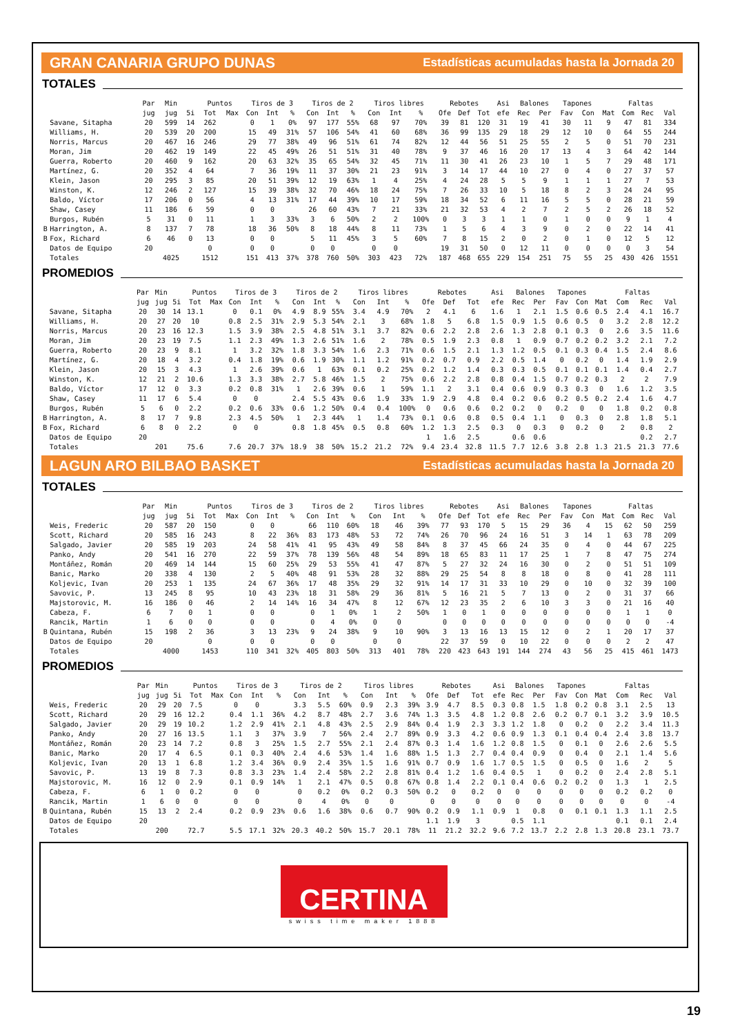GRAN CANARIA GRUPO DUNAS Estadísticas acumuladas hasta la Jornada 20
TOTALES
| | | Par | Min | | Puntos | | Tiros de 3 | | | Tiros de 2 | | | Tiros libres | | | Rebotes | | | Asi | Balones | | Tapones | | Faltas | | | |
| --- | --- | --- | --- | --- | --- | --- | --- | --- | --- | --- | --- | --- | --- | --- | --- | --- | --- | --- | --- | --- | --- | --- | --- | --- | --- | --- | --- |
| | | jug | jug | 5i | Tot | Max | Con | Int | % | Con | Int | % | Con | Int | % | Ofe | Def | Tot | efe | Rec | Per | Fav | Con | Mat | Com | Rec | Val |
| | Savane, Sitapha | 20 | 599 | 14 | 262 | | 0 | 1 | 0% | 97 | 177 | 55% | 68 | 97 | 70% | 39 | 81 | 120 | 31 | 19 | 41 | 30 | 11 | 9 | 47 | 81 | 334 |
| | Williams, H. | 20 | 539 | 20 | 200 | | 15 | 49 | 31% | 57 | 106 | 54% | 41 | 60 | 68% | 36 | 99 | 135 | 29 | 18 | 29 | 12 | 10 | 0 | 64 | 55 | 244 |
| | Norris, Marcus | 20 | 467 | 16 | 246 | | 29 | 77 | 38% | 49 | 96 | 51% | 61 | 74 | 82% | 12 | 44 | 56 | 51 | 25 | 55 | 2 | 5 | 0 | 51 | 70 | 231 |
| | Moran, Jim | 20 | 462 | 19 | 149 | | 22 | 45 | 49% | 26 | 51 | 51% | 31 | 40 | 78% | 9 | 37 | 46 | 16 | 20 | 17 | 13 | 4 | 3 | 64 | 42 | 144 |
| | Guerra, Roberto | 20 | 460 | 9 | 162 | | 20 | 63 | 32% | 35 | 65 | 54% | 32 | 45 | 71% | 11 | 30 | 41 | 26 | 23 | 10 | 1 | 5 | 7 | 29 | 48 | 171 |
| | Martínez, G. | 20 | 352 | 4 | 64 | | 7 | 36 | 19% | 11 | 37 | 30% | 21 | 23 | 91% | 3 | 14 | 17 | 44 | 10 | 27 | 0 | 4 | 0 | 27 | 37 | 57 |
| | Klein, Jason | 20 | 295 | 3 | 85 | | 20 | 51 | 39% | 12 | 19 | 63% | 1 | 4 | 25% | 4 | 24 | 28 | 5 | 5 | 9 | 1 | 1 | 1 | 27 | 7 | 53 |
| | Winston, K. | 12 | 246 | 2 | 127 | | 15 | 39 | 38% | 32 | 70 | 46% | 18 | 24 | 75% | 7 | 26 | 33 | 10 | 5 | 18 | 8 | 2 | 3 | 24 | 24 | 95 |
| | Baldo, Víctor | 17 | 206 | 0 | 56 | | 4 | 13 | 31% | 17 | 44 | 39% | 10 | 17 | 59% | 18 | 34 | 52 | 6 | 11 | 16 | 5 | 5 | 0 | 28 | 21 | 59 |
| | Shaw, Casey | 11 | 186 | 6 | 59 | | 0 | 0 | | 26 | 60 | 43% | 7 | 21 | 33% | 21 | 32 | 53 | 4 | 2 | 7 | 2 | 5 | 2 | 26 | 18 | 52 |
| | Burgos, Rubén | 5 | 31 | 0 | 11 | | 1 | 3 | 33% | 3 | 6 | 50% | 2 | 2 | 100% | 0 | 3 | 3 | 1 | 1 | 0 | 1 | 0 | 0 | 9 | 1 | 4 |
| B | Harrington, A. | 8 | 137 | 7 | 78 | | 18 | 36 | 50% | 8 | 18 | 44% | 8 | 11 | 73% | 1 | 5 | 6 | 4 | 3 | 9 | 0 | 2 | 0 | 22 | 14 | 41 |
| B | Fox, Richard | 6 | 46 | 0 | 13 | | 0 | 0 | | 5 | 11 | 45% | 3 | 5 | 60% | 7 | 8 | 15 | 2 | 0 | 2 | 0 | 1 | 0 | 12 | 5 | 12 |
| | Datos de Equipo | 20 | | | 0 | | 0 | 0 | | 0 | 0 | | 0 | 0 | | 19 | 31 | 50 | 0 | 12 | 11 | 0 | 0 | 0 | 0 | 3 | 54 |
| | Totales | | 4025 | | 1512 | | 151 | 413 | 37% | 378 | 760 | 50% | 303 | 423 | 72% | 187 | 468 | 655 | 229 | 154 | 251 | 75 | 55 | 25 | 430 | 426 | 1551 |
PROMEDIOS
| | | Par | Min | | Puntos | | Tiros de 3 | | | Tiros de 2 | | | Tiros libres | | | Rebotes | | | Asi | Balones | | Tapones | | Faltas | | | |
| --- | --- | --- | --- | --- | --- | --- | --- | --- | --- | --- | --- | --- | --- | --- | --- | --- | --- | --- | --- | --- | --- | --- | --- | --- | --- | --- | --- |
| | | jug | jug | 5i | Tot | Max | Con | Int | % | Con | Int | % | Con | Int | % | Ofe | Def | Tot | efe | Rec | Per | Fav | Con | Mat | Com | Rec | Val |
| | Savane, Sitapha | 20 | 30 | 14 | 13.1 | | 0 | 0.1 | 0% | 4.9 | 8.9 | 55% | 3.4 | 4.9 | 70% | 2 | 4.1 | 6 | 1.6 | 1 | 2.1 | 1.5 | 0.6 | 0.5 | 2.4 | 4.1 | 16.7 |
| | Williams, H. | 20 | 27 | 20 | 10 | | 0.8 | 2.5 | 31% | 2.9 | 5.3 | 54% | 2.1 | 3 | 68% | 1.8 | 5 | 6.8 | 1.5 | 0.9 | 1.5 | 0.6 | 0.5 | 0 | 3.2 | 2.8 | 12.2 |
| | Norris, Marcus | 20 | 23 | 16 | 12.3 | | 1.5 | 3.9 | 38% | 2.5 | 4.8 | 51% | 3.1 | 3.7 | 82% | 0.6 | 2.2 | 2.8 | 2.6 | 1.3 | 2.8 | 0.1 | 0.3 | 0 | 2.6 | 3.5 | 11.6 |
| | Moran, Jim | 20 | 23 | 19 | 7.5 | | 1.1 | 2.3 | 49% | 1.3 | 2.6 | 51% | 1.6 | 2 | 78% | 0.5 | 1.9 | 2.3 | 0.8 | 1 | 0.9 | 0.7 | 0.2 | 0.2 | 3.2 | 2.1 | 7.2 |
| | Guerra, Roberto | 20 | 23 | 9 | 8.1 | | 1 | 3.2 | 32% | 1.8 | 3.3 | 54% | 1.6 | 2.3 | 71% | 0.6 | 1.5 | 2.1 | 1.3 | 1.2 | 0.5 | 0.1 | 0.3 | 0.4 | 1.5 | 2.4 | 8.6 |
| | Martínez, G. | 20 | 18 | 4 | 3.2 | | 0.4 | 1.8 | 19% | 0.6 | 1.9 | 30% | 1.1 | 1.2 | 91% | 0.2 | 0.7 | 0.9 | 2.2 | 0.5 | 1.4 | 0 | 0.2 | 0 | 1.4 | 1.9 | 2.9 |
| | Klein, Jason | 20 | 15 | 3 | 4.3 | | 1 | 2.6 | 39% | 0.6 | 1 | 63% | 0.1 | 0.2 | 25% | 0.2 | 1.2 | 1.4 | 0.3 | 0.3 | 0.5 | 0.1 | 0.1 | 0.1 | 1.4 | 0.4 | 2.7 |
| | Winston, K. | 12 | 21 | 2 | 10.6 | | 1.3 | 3.3 | 38% | 2.7 | 5.8 | 46% | 1.5 | 2 | 75% | 0.6 | 2.2 | 2.8 | 0.8 | 0.4 | 1.5 | 0.7 | 0.2 | 0.3 | 2 | 2 | 7.9 |
| | Baldo, Víctor | 17 | 12 | 0 | 3.3 | | 0.2 | 0.8 | 31% | 1 | 2.6 | 39% | 0.6 | 1 | 59% | 1.1 | 2 | 3.1 | 0.4 | 0.6 | 0.9 | 0.3 | 0.3 | 0 | 1.6 | 1.2 | 3.5 |
| | Shaw, Casey | 11 | 17 | 6 | 5.4 | | 0 | 0 | | 2.4 | 5.5 | 43% | 0.6 | 1.9 | 33% | 1.9 | 2.9 | 4.8 | 0.4 | 0.2 | 0.6 | 0.2 | 0.5 | 0.2 | 2.4 | 1.6 | 4.7 |
| | Burgos, Rubén | 5 | 6 | 0 | 2.2 | | 0.2 | 0.6 | 33% | 0.6 | 1.2 | 50% | 0.4 | 0.4 | 100% | 0 | 0.6 | 0.6 | 0.2 | 0.2 | 0 | 0.2 | 0 | 0 | 1.8 | 0.2 | 0.8 |
| B | Harrington, A. | 8 | 17 | 7 | 9.8 | | 2.3 | 4.5 | 50% | 1 | 2.3 | 44% | 1 | 1.4 | 73% | 0.1 | 0.6 | 0.8 | 0.5 | 0.4 | 1.1 | 0 | 0.3 | 0 | 2.8 | 1.8 | 5.1 |
| B | Fox, Richard | 6 | 8 | 0 | 2.2 | | 0 | 0 | | 0.8 | 1.8 | 45% | 0.5 | 0.8 | 60% | 1.2 | 1.3 | 2.5 | 0.3 | 0 | 0.3 | 0 | 0.2 | 0 | 2 | 0.8 | 2 |
| | Datos de Equipo | 20 | | | | | | | | | | | | | | 1 | 1.6 | 2.5 | | 0.6 | 0.6 | | | | | 0.2 | 2.7 |
| | Totales | | 201 | | 75.6 | | 7.6 | 20.7 | 37% | 18.9 | 38 | 50% | 15.2 | 21.2 | 72% | 9.4 | 23.4 | 32.8 | 11.5 | 7.7 | 12.6 | 3.8 | 2.8 | 1.3 | 21.5 | 21.3 | 77.6 |
LAGUN ARO BILBAO BASKET Estadísticas acumuladas hasta la Jornada 20
TOTALES
| | | Par | Min | | Puntos | | Tiros de 3 | | | Tiros de 2 | | | Tiros libres | | | Rebotes | | | Asi | Balones | | Tapones | | Faltas | | | |
| --- | --- | --- | --- | --- | --- | --- | --- | --- | --- | --- | --- | --- | --- | --- | --- | --- | --- | --- | --- | --- | --- | --- | --- | --- | --- | --- | --- |
| | | jug | jug | 5i | Tot | Max | Con | Int | % | Con | Int | % | Con | Int | % | Ofe | Def | Tot | efe | Rec | Per | Fav | Con | Mat | Com | Rec | Val |
| | Weis, Frederic | 20 | 587 | 20 | 150 | | 0 | 0 | | 66 | 110 | 60% | 18 | 46 | 39% | 77 | 93 | 170 | 5 | 15 | 29 | 36 | 4 | 15 | 62 | 50 | 259 |
| | Scott, Richard | 20 | 585 | 16 | 243 | | 8 | 22 | 36% | 83 | 173 | 48% | 53 | 72 | 74% | 26 | 70 | 96 | 24 | 16 | 51 | 3 | 14 | 1 | 63 | 78 | 209 |
| | Salgado, Javier | 20 | 585 | 19 | 203 | | 24 | 58 | 41% | 41 | 95 | 43% | 49 | 58 | 84% | 8 | 37 | 45 | 66 | 24 | 35 | 0 | 4 | 0 | 44 | 67 | 225 |
| | Panko, Andy | 20 | 541 | 16 | 270 | | 22 | 59 | 37% | 78 | 139 | 56% | 48 | 54 | 89% | 18 | 65 | 83 | 11 | 17 | 25 | 1 | 7 | 8 | 47 | 75 | 274 |
| | Montáñez, Román | 20 | 469 | 14 | 144 | | 15 | 60 | 25% | 29 | 53 | 55% | 41 | 47 | 87% | 5 | 27 | 32 | 24 | 16 | 30 | 0 | 2 | 0 | 51 | 51 | 109 |
| | Banic, Marko | 20 | 338 | 4 | 130 | | 2 | 5 | 40% | 48 | 91 | 53% | 28 | 32 | 88% | 29 | 25 | 54 | 8 | 8 | 18 | 0 | 8 | 0 | 41 | 28 | 111 |
| | Koljevic, Ivan | 20 | 253 | 1 | 135 | | 24 | 67 | 36% | 17 | 48 | 35% | 29 | 32 | 91% | 14 | 17 | 31 | 33 | 10 | 29 | 0 | 10 | 0 | 32 | 39 | 100 |
| | Savovic, P. | 13 | 245 | 8 | 95 | | 10 | 43 | 23% | 18 | 31 | 58% | 29 | 36 | 81% | 5 | 16 | 21 | 5 | 7 | 13 | 0 | 2 | 0 | 31 | 37 | 66 |
| | Majstorovic, M. | 16 | 186 | 0 | 46 | | 2 | 14 | 14% | 16 | 34 | 47% | 8 | 12 | 67% | 12 | 23 | 35 | 2 | 6 | 10 | 3 | 3 | 0 | 21 | 16 | 40 |
| | Cabeza, F. | 6 | 7 | 0 | 1 | | 0 | 0 | | 0 | 1 | 0% | 1 | 2 | 50% | 1 | 0 | 1 | 0 | 0 | 0 | 0 | 0 | 0 | 1 | 1 | 0 |
| | Rancik, Martin | 1 | 6 | 0 | 0 | | 0 | 0 | | 0 | 4 | 0% | 0 | 0 | | 0 | 0 | 0 | 0 | 0 | 0 | 0 | 0 | 0 | 0 | 0 | -4 |
| B | Quintana, Rubén | 15 | 198 | 2 | 36 | | 3 | 13 | 23% | 9 | 24 | 38% | 9 | 10 | 90% | 3 | 13 | 16 | 13 | 15 | 12 | 0 | 2 | 1 | 20 | 17 | 37 |
| | Datos de Equipo | 20 | | | 0 | | 0 | 0 | | 0 | 0 | | 0 | 0 | | 22 | 37 | 59 | 0 | 10 | 22 | 0 | 0 | 0 | 2 | 2 | 47 |
| | Totales | | 4000 | | 1453 | | 110 | 341 | 32% | 405 | 803 | 50% | 313 | 401 | 78% | 220 | 423 | 643 | 191 | 144 | 274 | 43 | 56 | 25 | 415 | 461 | 1473 |
PROMEDIOS
| | | Par | Min | | Puntos | | Tiros de 3 | | | Tiros de 2 | | | Tiros libres | | | Rebotes | | | Asi | Balones | | Tapones | | Faltas | | | |
| --- | --- | --- | --- | --- | --- | --- | --- | --- | --- | --- | --- | --- | --- | --- | --- | --- | --- | --- | --- | --- | --- | --- | --- | --- | --- | --- | --- |
| | | jug | jug | 5i | Tot | Max | Con | Int | % | Con | Int | % | Con | Int | % | Ofe | Def | Tot | efe | Rec | Per | Fav | Con | Mat | Com | Rec | Val |
| | Weis, Frederic | 20 | 29 | 20 | 7.5 | | 0 | 0 | | 3.3 | 5.5 | 60% | 0.9 | 2.3 | 39% | 3.9 | 4.7 | 8.5 | 0.3 | 0.8 | 1.5 | 1.8 | 0.2 | 0.8 | 3.1 | 2.5 | 13 |
| | Scott, Richard | 20 | 29 | 16 | 12.2 | | 0.4 | 1.1 | 36% | 4.2 | 8.7 | 48% | 2.7 | 3.6 | 74% | 1.3 | 3.5 | 4.8 | 1.2 | 0.8 | 2.6 | 0.2 | 0.7 | 0.1 | 3.2 | 3.9 | 10.5 |
| | Salgado, Javier | 20 | 29 | 19 | 10.2 | | 1.2 | 2.9 | 41% | 2.1 | 4.8 | 43% | 2.5 | 2.9 | 84% | 0.4 | 1.9 | 2.3 | 3.3 | 1.2 | 1.8 | 0 | 0.2 | 0 | 2.2 | 3.4 | 11.3 |
| | Panko, Andy | 20 | 27 | 16 | 13.5 | | 1.1 | 3 | 37% | 3.9 | 7 | 56% | 2.4 | 2.7 | 89% | 0.9 | 3.3 | 4.2 | 0.6 | 0.9 | 1.3 | 0.1 | 0.4 | 0.4 | 2.4 | 3.8 | 13.7 |
| | Montáñez, Román | 20 | 23 | 14 | 7.2 | | 0.8 | 3 | 25% | 1.5 | 2.7 | 55% | 2.1 | 2.4 | 87% | 0.3 | 1.4 | 1.6 | 1.2 | 0.8 | 1.5 | 0 | 0.1 | 0 | 2.6 | 2.6 | 5.5 |
| | Banic, Marko | 20 | 17 | 4 | 6.5 | | 0.1 | 0.3 | 40% | 2.4 | 4.6 | 53% | 1.4 | 1.6 | 88% | 1.5 | 1.3 | 2.7 | 0.4 | 0.4 | 0.9 | 0 | 0.4 | 0 | 2.1 | 1.4 | 5.6 |
| | Koljevic, Ivan | 20 | 13 | 1 | 6.8 | | 1.2 | 3.4 | 36% | 0.9 | 2.4 | 35% | 1.5 | 1.6 | 91% | 0.7 | 0.9 | 1.6 | 1.7 | 0.5 | 1.5 | 0 | 0.5 | 0 | 1.6 | 2 | 5 |
| | Savovic, P. | 13 | 19 | 8 | 7.3 | | 0.8 | 3.3 | 23% | 1.4 | 2.4 | 58% | 2.2 | 2.8 | 81% | 0.4 | 1.2 | 1.6 | 0.4 | 0.5 | 1 | 0 | 0.2 | 0 | 2.4 | 2.8 | 5.1 |
| | Majstorovic, M. | 16 | 12 | 0 | 2.9 | | 0.1 | 0.9 | 14% | 1 | 2.1 | 47% | 0.5 | 0.8 | 67% | 0.8 | 1.4 | 2.2 | 0.1 | 0.4 | 0.6 | 0.2 | 0.2 | 0 | 1.3 | 1 | 2.5 |
| | Cabeza, F. | 6 | 1 | 0 | 0.2 | | 0 | 0 | | 0 | 0.2 | 0% | 0.2 | 0.3 | 50% | 0.2 | 0 | 0.2 | 0 | 0 | 0 | 0 | 0 | 0 | 0.2 | 0.2 | 0 |
| | Rancik, Martin | 1 | 6 | 0 | 0 | | 0 | 0 | | 0 | 4 | 0% | 0 | 0 | | 0 | 0 | 0 | 0 | 0 | 0 | 0 | 0 | 0 | 0 | 0 | -4 |
| B | Quintana, Rubén | 15 | 13 | 2 | 2.4 | | 0.2 | 0.9 | 23% | 0.6 | 1.6 | 38% | 0.6 | 0.7 | 90% | 0.2 | 0.9 | 1.1 | 0.9 | 1 | 0.8 | 0 | 0.1 | 0.1 | 1.3 | 1.1 | 2.5 |
| | Datos de Equipo | 20 | | | | | | | | | | | | | | 1.1 | 1.9 | 3 | | 0.5 | 1.1 | | | | 0.1 | 0.1 | 2.4 |
| | Totales | | 200 | | 72.7 | | 5.5 | 17.1 | 32% | 20.3 | 40.2 | 50% | 15.7 | 20.1 | 78% | 11 | 21.2 | 32.2 | 9.6 | 7.2 | 13.7 | 2.2 | 2.8 | 1.3 | 20.8 | 23.1 | 73.7 |
CERTINA
swiss time maker 1888
19